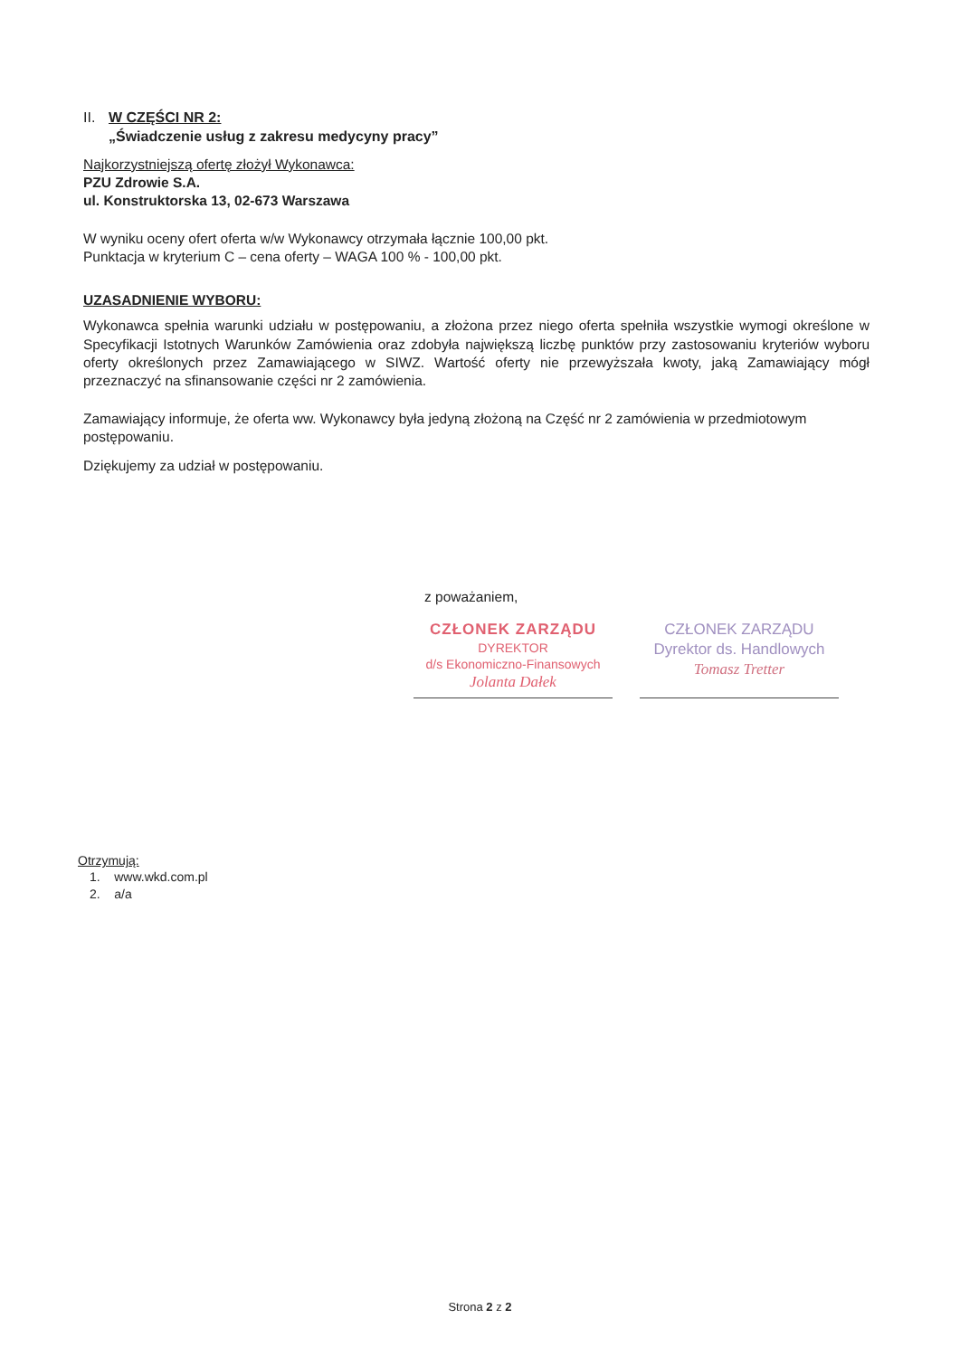II.
W CZĘŚCI NR 2:
„Świadczenie usług z zakresu medycyny pracy”
Najkorzystniejszą ofertę złożył Wykonawca:
PZU Zdrowie S.A.
ul. Konstruktorska 13, 02-673 Warszawa
W wyniku oceny ofert oferta w/w Wykonawcy otrzymała łącznie 100,00 pkt.
Punktacja w kryterium C – cena oferty – WAGA 100 % - 100,00 pkt.
UZASADNIENIE WYBORU:
Wykonawca spełnia warunki udziału w postępowaniu, a złożona przez niego oferta spełniła wszystkie wymogi określone w Specyfikacji Istotnych Warunków Zamówienia oraz zdobyła największą liczbę punktów przy zastosowaniu kryteriów wyboru oferty określonych przez Zamawiającego w SIWZ. Wartość oferty nie przewyższała kwoty, jaką Zamawiający mógł przeznaczyć na sfinansowanie części nr 2 zamówienia.
Zamawiający informuje, że oferta ww. Wykonawcy była jedyną złożoną na Część nr 2 zamówienia w przedmiotowym postępowaniu.
Dziękujemy za udział w postępowaniu.
z poważaniem,
CZŁONEK ZARZĄDU
DYREKTOR
d/s Ekonomiczno-Finansowych
Jolanta Dałek
CZŁONEK ZARZĄDU
Dyrektor ds. Handlowych
Tomasz Tretter
Otrzymują:
1. www.wkd.com.pl
2. a/a
Strona 2 z 2